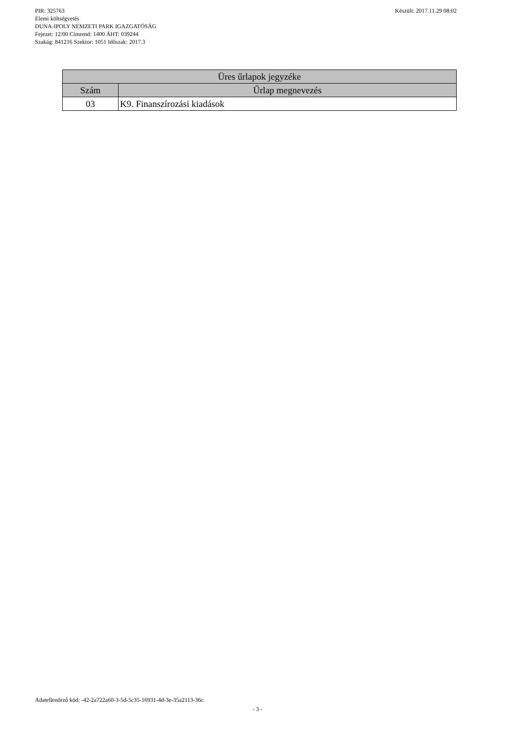Készült: 2017.11.29 08:02 PIR: 325763
Elemi költségvetés
DUNA-IPOLY NEMZETI PARK IGAZGATÓSÁG
Fejezet: 12/00 Címrend: 1400 ÁHT: 039244
Szakág: 841216 Szektor: 1051 Időszak: 2017.3
| Üres űrlapok jegyzéke | |
| --- | --- |
| Szám | Űrlap megnevezés |
| 03 | K9. Finanszírozási kiadások |
Adatellenőrző kód: -42-2a722a60-3-5d-5c35-16931-4d-3e-35a2113-36c
- 3 -